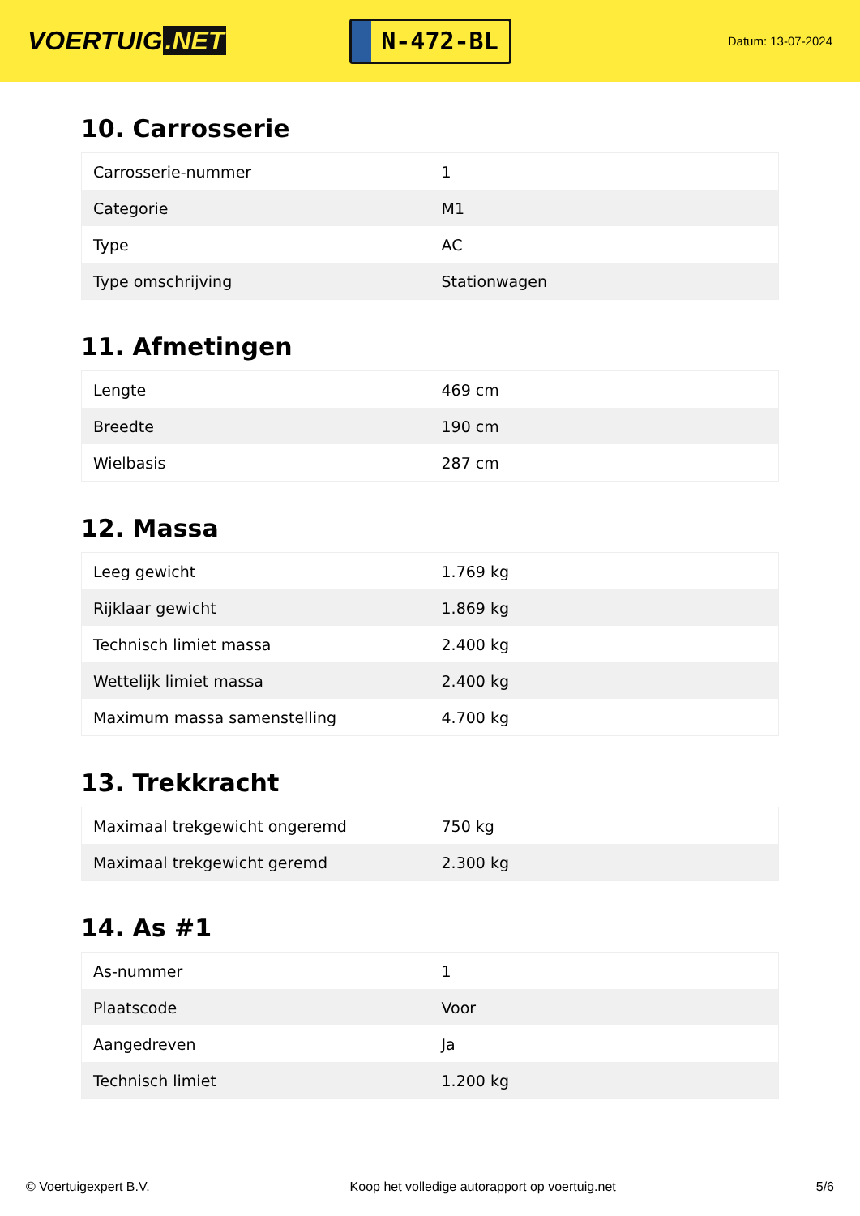VOERTUIG.NET
N-472-BL
Datum: 13-07-2024
10. Carrosserie
| Carrosserie-nummer | 1 |
| Categorie | M1 |
| Type | AC |
| Type omschrijving | Stationwagen |
11. Afmetingen
| Lengte | 469 cm |
| Breedte | 190 cm |
| Wielbasis | 287 cm |
12. Massa
| Leeg gewicht | 1.769 kg |
| Rijklaar gewicht | 1.869 kg |
| Technisch limiet massa | 2.400 kg |
| Wettelijk limiet massa | 2.400 kg |
| Maximum massa samenstelling | 4.700 kg |
13. Trekkracht
| Maximaal trekgewicht ongeremd | 750 kg |
| Maximaal trekgewicht geremd | 2.300 kg |
14. As #1
| As-nummer | 1 |
| Plaatscode | Voor |
| Aangedreven | Ja |
| Technisch limiet | 1.200 kg |
© Voertuigexpert B.V. Koop het volledige autorapport op voertuig.net 5/6